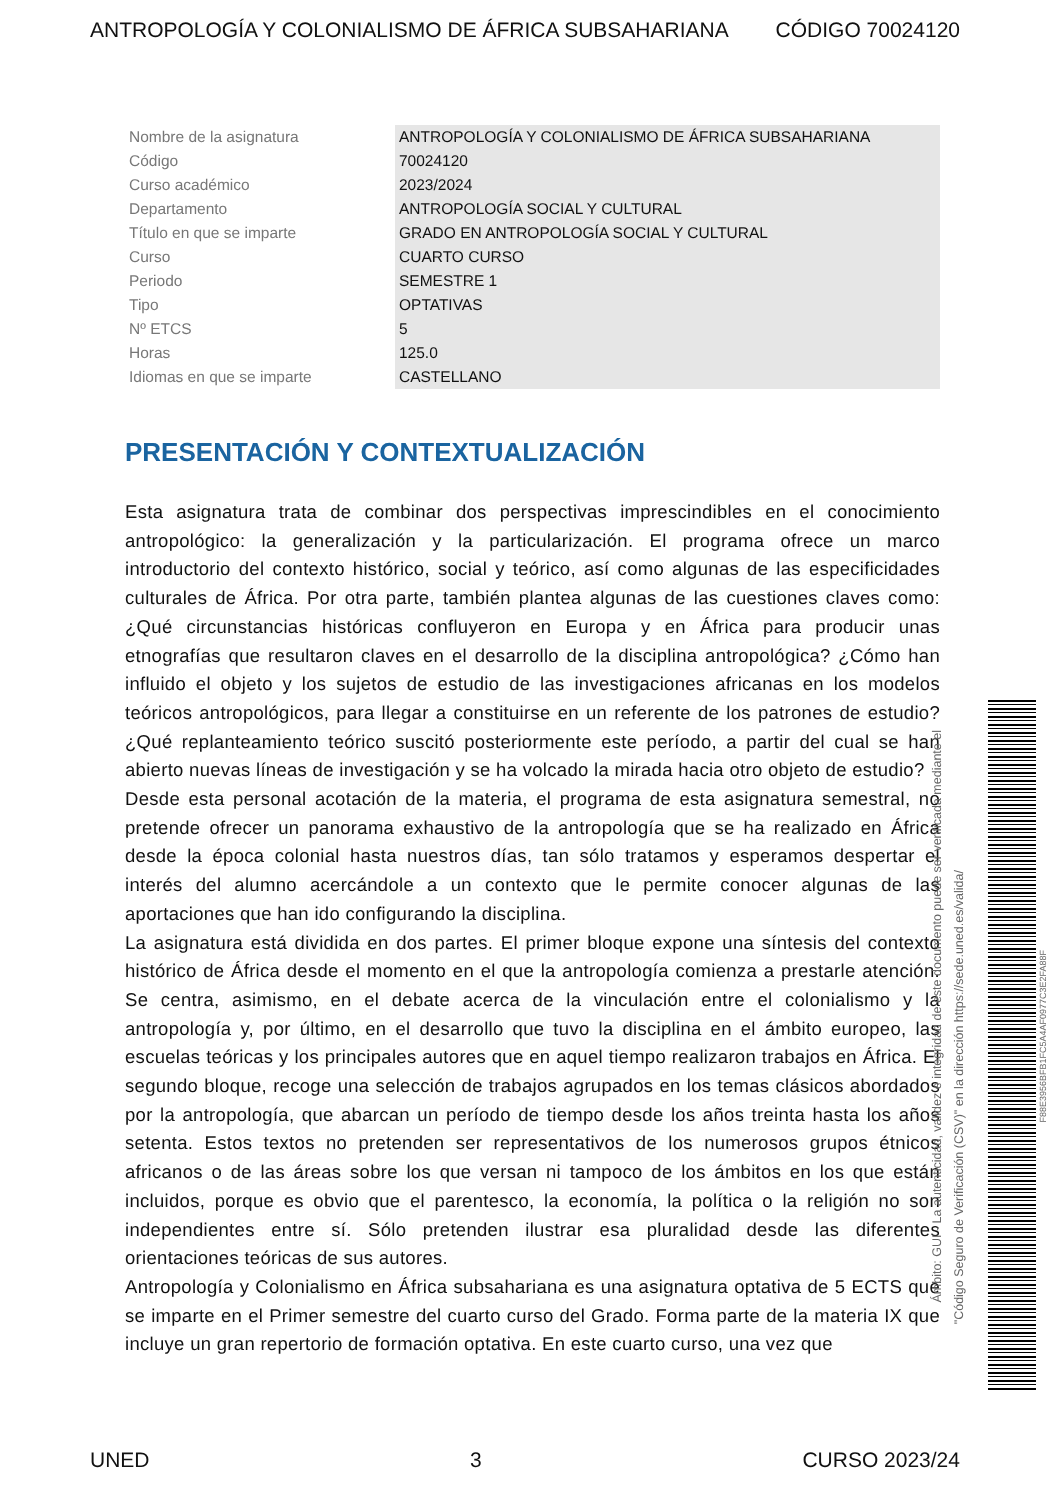ANTROPOLOGÍA Y COLONIALISMO DE ÁFRICA SUBSAHARIANA CÓDIGO 70024120
| Nombre de la asignatura | ANTROPOLOGÍA Y COLONIALISMO DE ÁFRICA SUBSAHARIANA |
| Código | 70024120 |
| Curso académico | 2023/2024 |
| Departamento | ANTROPOLOGÍA SOCIAL Y CULTURAL |
| Título en que se imparte | GRADO EN ANTROPOLOGÍA SOCIAL Y CULTURAL |
| Curso | CUARTO CURSO |
| Periodo | SEMESTRE 1 |
| Tipo | OPTATIVAS |
| Nº ETCS | 5 |
| Horas | 125.0 |
| Idiomas en que se imparte | CASTELLANO |
PRESENTACIÓN Y CONTEXTUALIZACIÓN
Esta asignatura trata de combinar dos perspectivas imprescindibles en el conocimiento antropológico: la generalización y la particularización. El programa ofrece un marco introductorio del contexto histórico, social y teórico, así como algunas de las especificidades culturales de África. Por otra parte, también plantea algunas de las cuestiones claves como: ¿Qué circunstancias históricas confluyeron en Europa y en África para producir unas etnografías que resultaron claves en el desarrollo de la disciplina antropológica? ¿Cómo han influido el objeto y los sujetos de estudio de las investigaciones africanas en los modelos teóricos antropológicos, para llegar a constituirse en un referente de los patrones de estudio? ¿Qué replanteamiento teórico suscitó posteriormente este período, a partir del cual se han abierto nuevas líneas de investigación y se ha volcado la mirada hacia otro objeto de estudio?
Desde esta personal acotación de la materia, el programa de esta asignatura semestral, no pretende ofrecer un panorama exhaustivo de la antropología que se ha realizado en África desde la época colonial hasta nuestros días, tan sólo tratamos y esperamos despertar el interés del alumno acercándole a un contexto que le permite conocer algunas de las aportaciones que han ido configurando la disciplina.
La asignatura está dividida en dos partes. El primer bloque expone una síntesis del contexto histórico de África desde el momento en el que la antropología comienza a prestarle atención. Se centra, asimismo, en el debate acerca de la vinculación entre el colonialismo y la antropología y, por último, en el desarrollo que tuvo la disciplina en el ámbito europeo, las escuelas teóricas y los principales autores que en aquel tiempo realizaron trabajos en África. El segundo bloque, recoge una selección de trabajos agrupados en los temas clásicos abordados por la antropología, que abarcan un período de tiempo desde los años treinta hasta los años setenta. Estos textos no pretenden ser representativos de los numerosos grupos étnicos africanos o de las áreas sobre los que versan ni tampoco de los ámbitos en los que están incluidos, porque es obvio que el parentesco, la economía, la política o la religión no son independientes entre sí. Sólo pretenden ilustrar esa pluralidad desde las diferentes orientaciones teóricas de sus autores.
Antropología y Colonialismo en África subsahariana es una asignatura optativa de 5 ECTS que se imparte en el Primer semestre del cuarto curso del Grado. Forma parte de la materia IX que incluye un gran repertorio de formación optativa. En este cuarto curso, una vez que
Ámbito: GUI - La autenticidad, validez e integridad de este documento puede ser verificada mediante el
"Código Seguro de Verificación (CSV)" en la dirección https://sede.uned.es/valida/
F88E3956BFB1FC5A4AF0977C3E2FA88F
UNED 3 CURSO 2023/24